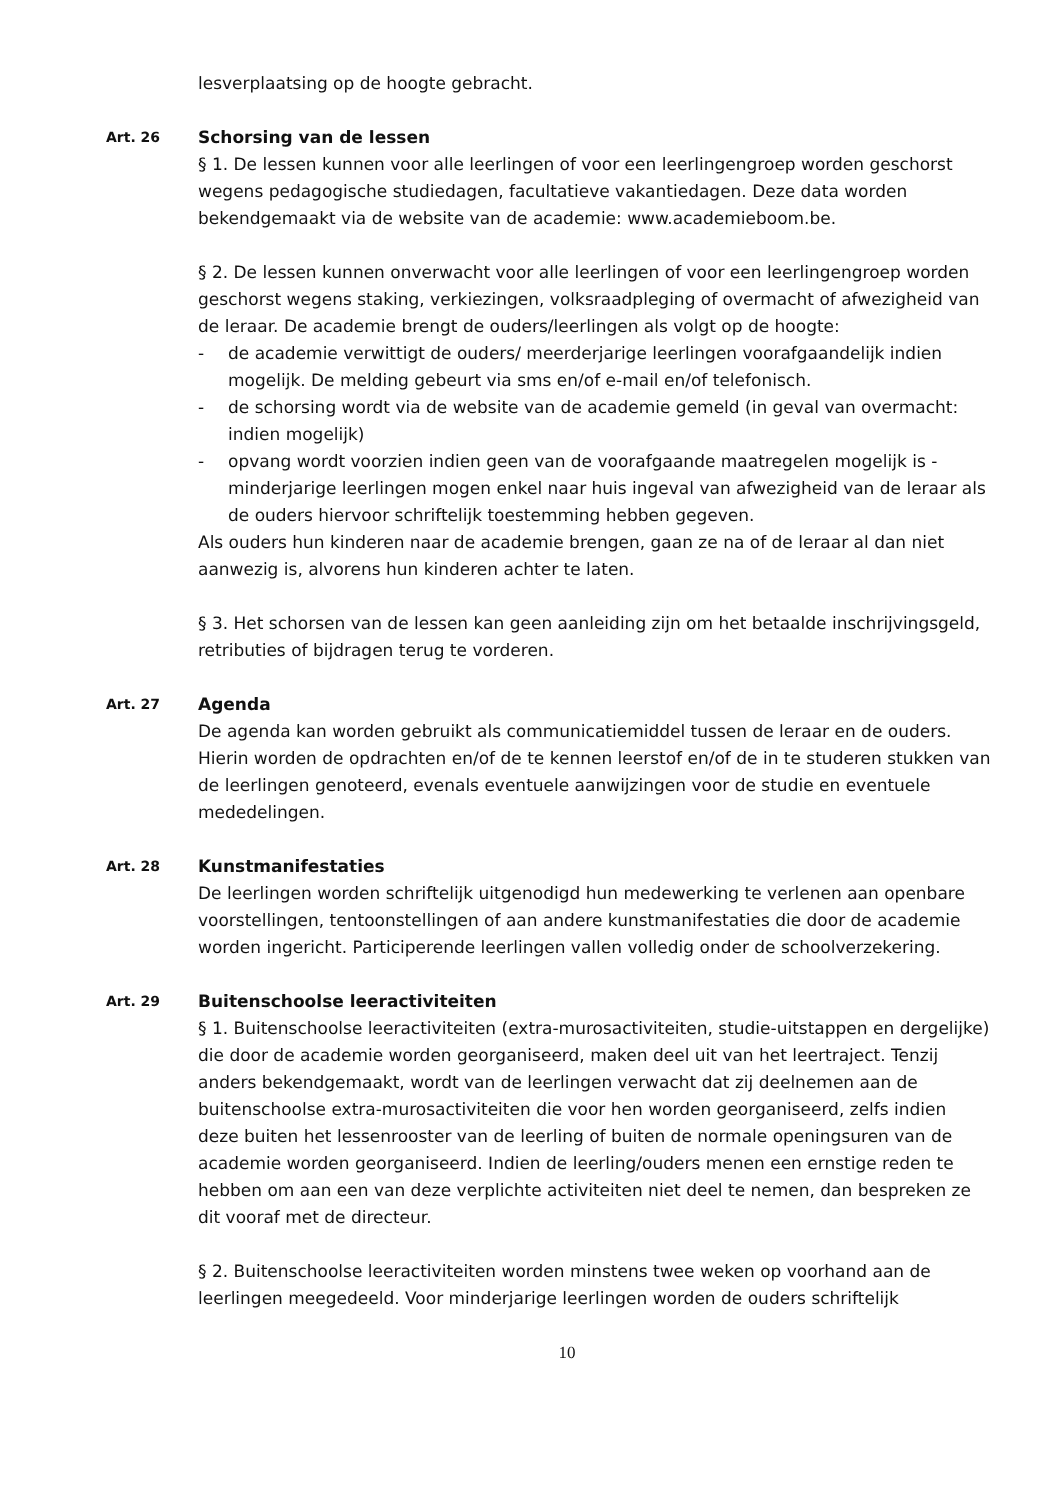lesverplaatsing op de hoogte gebracht.
Art. 26
Schorsing van de lessen
§ 1. De lessen kunnen voor alle leerlingen of voor een leerlingengroep worden geschorst wegens pedagogische studiedagen, facultatieve vakantiedagen. Deze data worden bekendgemaakt via de website van de academie: www.academieboom.be.
§ 2. De lessen kunnen onverwacht voor alle leerlingen of voor een leerlingengroep worden geschorst wegens staking, verkiezingen, volksraadpleging of overmacht of afwezigheid van de leraar. De academie brengt de ouders/leerlingen als volgt op de hoogte:
- de academie verwittigt de ouders/ meerderjarige leerlingen voorafgaandelijk indien mogelijk. De melding gebeurt via sms en/of e-mail en/of telefonisch.
- de schorsing wordt via de website van de academie gemeld (in geval van overmacht: indien mogelijk)
- opvang wordt voorzien indien geen van de voorafgaande maatregelen mogelijk is - minderjarige leerlingen mogen enkel naar huis ingeval van afwezigheid van de leraar als de ouders hiervoor schriftelijk toestemming hebben gegeven.
Als ouders hun kinderen naar de academie brengen, gaan ze na of de leraar al dan niet aanwezig is, alvorens hun kinderen achter te laten.
§ 3. Het schorsen van de lessen kan geen aanleiding zijn om het betaalde inschrijvingsgeld, retributies of bijdragen terug te vorderen.
Art. 27
Agenda
De agenda kan worden gebruikt als communicatiemiddel tussen de leraar en de ouders. Hierin worden de opdrachten en/of de te kennen leerstof en/of de in te studeren stukken van de leerlingen genoteerd, evenals eventuele aanwijzingen voor de studie en eventuele mededelingen.
Art. 28
Kunstmanifestaties
De leerlingen worden schriftelijk uitgenodigd hun medewerking te verlenen aan openbare voorstellingen, tentoonstellingen of aan andere kunstmanifestaties die door de academie worden ingericht. Participerende leerlingen vallen volledig onder de schoolverzekering.
Art. 29
Buitenschoolse leeractiviteiten
§ 1. Buitenschoolse leeractiviteiten (extra-murosactiviteiten, studie-uitstappen en dergelijke) die door de academie worden georganiseerd, maken deel uit van het leertraject. Tenzij anders bekendgemaakt, wordt van de leerlingen verwacht dat zij deelnemen aan de buitenschoolse extra-murosactiviteiten die voor hen worden georganiseerd, zelfs indien deze buiten het lessenrooster van de leerling of buiten de normale openingsuren van de academie worden georganiseerd. Indien de leerling/ouders menen een ernstige reden te hebben om aan een van deze verplichte activiteiten niet deel te nemen, dan bespreken ze dit vooraf met de directeur.
§ 2. Buitenschoolse leeractiviteiten worden minstens twee weken op voorhand aan de leerlingen meegedeeld. Voor minderjarige leerlingen worden de ouders schriftelijk
10